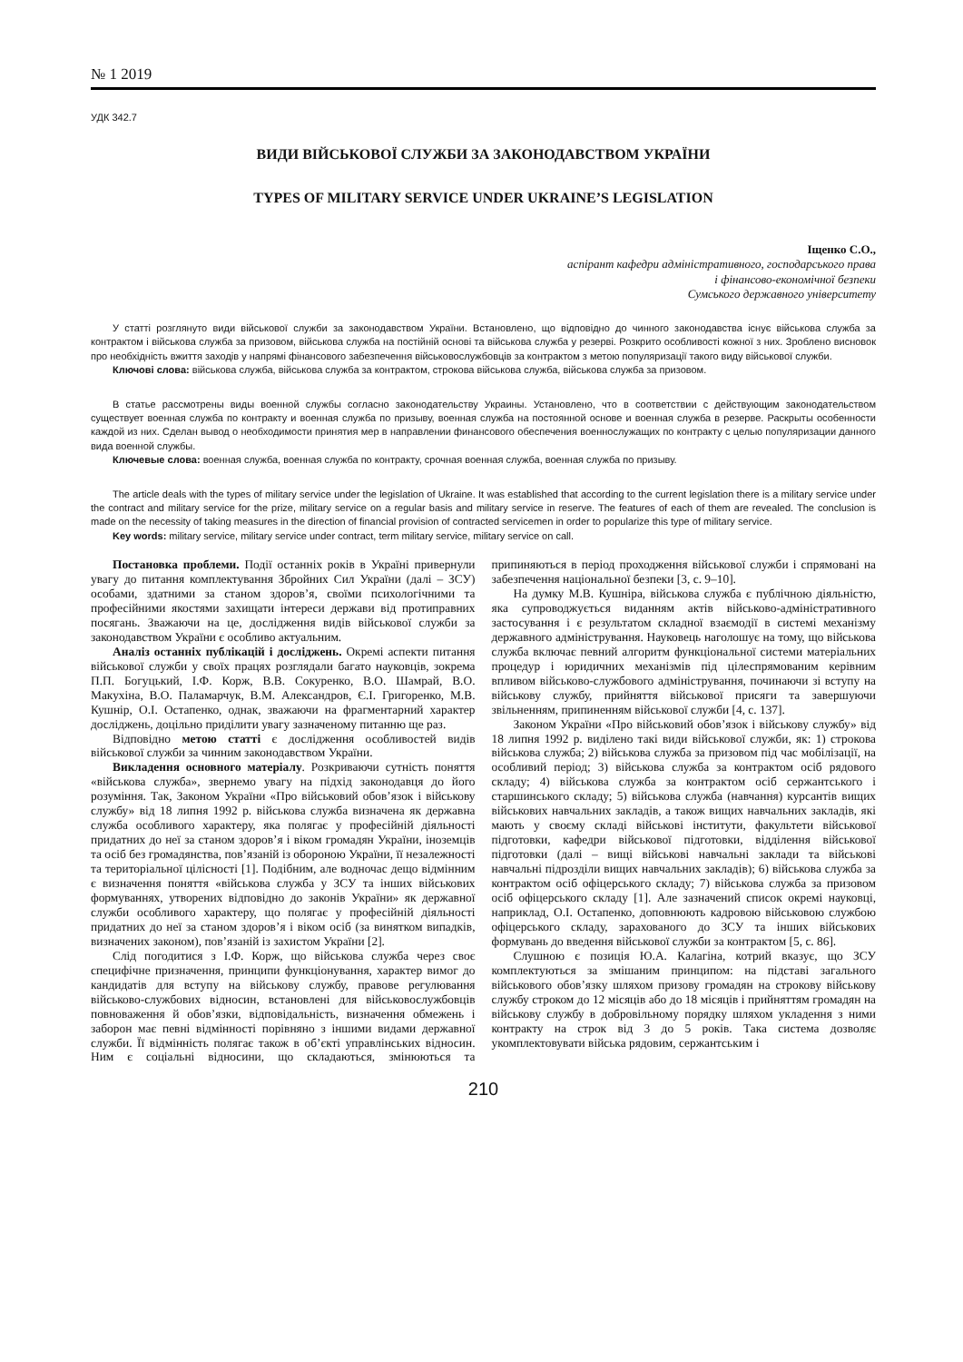№ 1 2019
УДК 342.7
ВИДИ ВІЙСЬКОВОЇ СЛУЖБИ ЗА ЗАКОНОДАВСТВОМ УКРАЇНИ
TYPES OF MILITARY SERVICE UNDER UKRAINE’S LEGISLATION
Іщенко С.О.,
аспірант кафедри адміністративного, господарського права
і фінансово-економічної безпеки
Сумського державного університету
У статті розглянуто види військової служби за законодавством України. Встановлено, що відповідно до чинного законодавства існує військова служба за контрактом і військова служба за призовом, військова служба на постійній основі та військова служба у резерві. Розкрито особливості кожної з них. Зроблено висновок про необхідність вжиття заходів у напрямі фінансового забезпечення військовослужбовців за контрактом з метою популяризації такого виду військової служби.
Ключові слова: військова служба, військова служба за контрактом, строкова військова служба, військова служба за призовом.
В статье рассмотрены виды военной службы согласно законодательству Украины. Установлено, что в соответствии с действующим законодательством существует военная служба по контракту и военная служба по призыву, военная служба на постоянной основе и военная служба в резерве. Раскрыты особенности каждой из них. Сделан вывод о необходимости принятия мер в направлении финансового обеспечения военнослужащих по контракту с целью популяризации данного вида военной службы.
Ключевые слова: военная служба, военная служба по контракту, срочная военная служба, военная служба по призыву.
The article deals with the types of military service under the legislation of Ukraine. It was established that according to the current legislation there is a military service under the contract and military service for the prize, military service on a regular basis and military service in reserve. The features of each of them are revealed. The conclusion is made on the necessity of taking measures in the direction of financial provision of contracted servicemen in order to popularize this type of military service.
Key words: military service, military service under contract, term military service, military service on call.
Постановка проблеми. Події останніх років в Україні привернули увагу до питання комплектування Збройних Сил України (далі – ЗСУ) особами, здатними за станом здоров’я, своїми психологічними та професійними якостями захищати інтереси держави від протиправних посягань. Зважаючи на це, дослідження видів військової служби за законодавством України є особливо актуальним.
Аналіз останніх публікацій і досліджень. Окремі аспекти питання військової служби у своїх працях розглядали багато науковців, зокрема П.П. Богуцький, І.Ф. Корж, В.В. Сокуренко, В.О. Шамрай, В.О. Макухіна, В.О. Паламарчук, В.М. Александров, Є.І. Григоренко, М.В. Кушнір, О.І. Остапенко, однак, зважаючи на фрагментарний характер досліджень, доцільно приділити увагу зазначеному питанню ще раз.
Відповідно метою статті є дослідження особливостей видів військової служби за чинним законодавством України.
Викладення основного матеріалу. Розкриваючи сутність поняття «військова служба», звернемо увагу на підхід законодавця до його розуміння. Так, Законом України «Про військовий обов’язок і військову службу» від 18 липня 1992 р. військова служба визначена як державна служба особливого характеру, яка полягає у професійній діяльності придатних до неї за станом здоров’я і віком громадян України, іноземців та осіб без громадянства, пов’язаній із обороною України, її незалежності та територіальної цілісності [1]. Подібним, але водночас дещо відмінним є визначення поняття «військова служба у ЗСУ та інших військових формуваннях, утворених відповідно до законів України» як державної служби особливого характеру, що полягає у професійній діяльності придатних до неї за станом здоров’я і віком осіб (за винятком випадків, визначених законом), пов’язаній із захистом України [2].
Слід погодитися з І.Ф. Корж, що військова служба через своє специфічне призначення, принципи функціонування, характер вимог до кандидатів для вступу на військову службу, правове регулювання військово-службових відносин, встановлені для військовослужбовців повноваження й обов’язки, відповідальність, визначення обмежень і заборон має певні відмінності порівняно з іншими видами державної служби. Її відмінність полягає також в об’єкті управлінських відносин. Ним є соціальні відносини, що складаються, змінюються та припиняються в період проходження військової служби і спрямовані на забезпечення національної безпеки [3, с. 9–10].
На думку М.В. Кушніра, військова служба є публічною діяльністю, яка супроводжується виданням актів військово-адміністративного застосування і є результатом складної взаємодії в системі механізму державного адміністрування. Науковець наголошує на тому, що військова служба включає певний алгоритм функціональної системи матеріальних процедур і юридичних механізмів під цілеспрямованим керівним впливом військово-службового адміністрування, починаючи зі вступу на військову службу, прийняття військової присяги та завершуючи звільненням, припиненням військової служби [4, с. 137].
Законом України «Про військовий обов’язок і військову службу» від 18 липня 1992 р. виділено такі види військової служби, як: 1) строкова військова служба; 2) військова служба за призовом під час мобілізації, на особливий період; 3) військова служба за контрактом осіб рядового складу; 4) військова служба за контрактом осіб сержантського і старшинського складу; 5) військова служба (навчання) курсантів вищих військових навчальних закладів, а також вищих навчальних закладів, які мають у своєму складі військові інститути, факультети військової підготовки, кафедри військової підготовки, відділення військової підготовки (далі – вищі військові навчальні заклади та військові навчальні підрозділи вищих навчальних закладів); 6) військова служба за контрактом осіб офіцерського складу; 7) військова служба за призовом осіб офіцерського складу [1]. Але зазначений список окремі науковці, наприклад, О.І. Остапенко, доповнюють кадровою військовою службою офіцерського складу, зарахованого до ЗСУ та інших військових формувань до введення військової служби за контрактом [5, с. 86].
Слушною є позиція Ю.А. Калагіна, котрий вказує, що ЗСУ комплектуються за змішаним принципом: на підставі загального військового обов’язку шляхом призову громадян на строкову військову службу строком до 12 місяців або до 18 місяців і прийняттям громадян на військову службу в добровільному порядку шляхом укладення з ними контракту на строк від 3 до 5 років. Така система дозволяє укомплектовувати війська рядовим, сержантським і
210